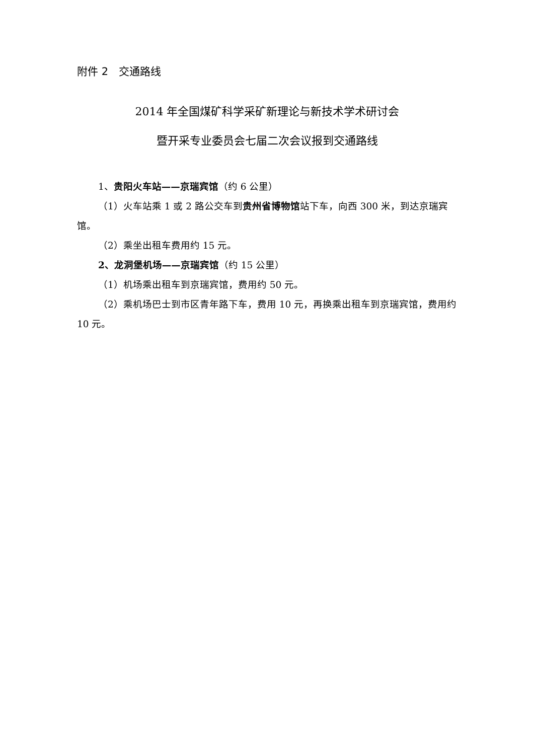附件 2　交通路线
2014 年全国煤矿科学采矿新理论与新技术学术研讨会
暨开采专业委员会七届二次会议报到交通路线
1、贵阳火车站——京瑞宾馆（约 6 公里）
（1）火车站乘 1 或 2 路公交车到贵州省博物馆站下车，向西 300 米，到达京瑞宾馆。
（2）乘坐出租车费用约 15 元。
2、龙洞堡机场——京瑞宾馆（约 15 公里）
（1）机场乘出租车到京瑞宾馆，费用约 50 元。
（2）乘机场巴士到市区青年路下车，费用 10 元，再换乘出租车到京瑞宾馆，费用约 10 元。